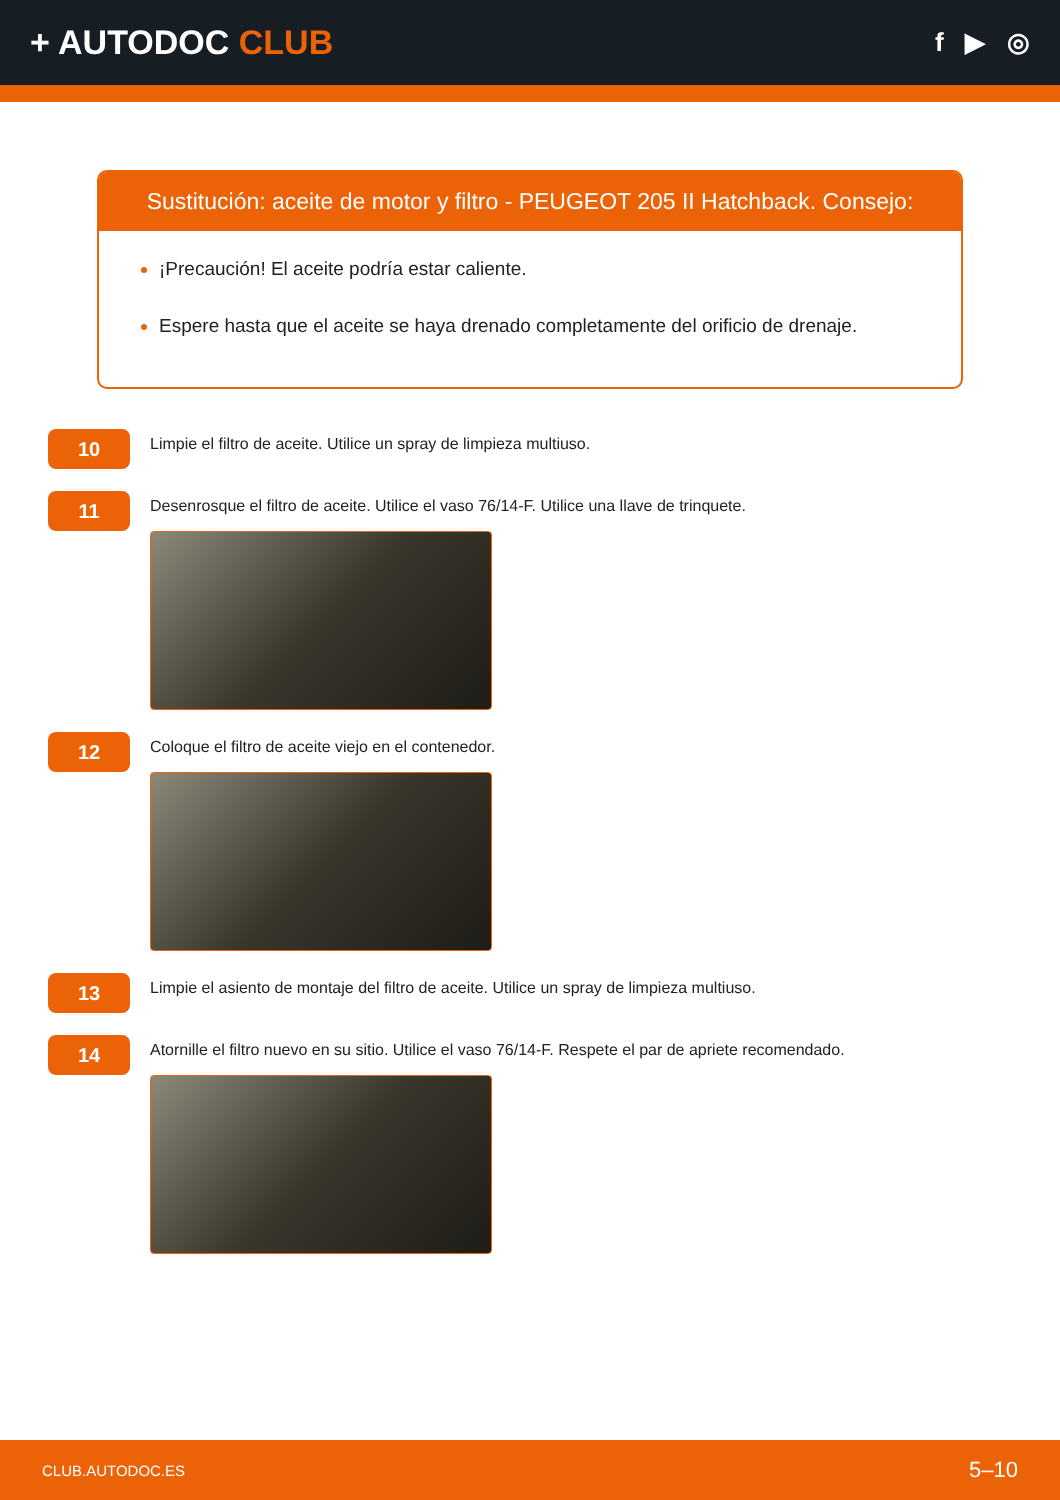+ AUTODOC CLUB
f ▶ ◎
Sustitución: aceite de motor y filtro - PEUGEOT 205 II Hatchback. Consejo:
¡Precaución! El aceite podría estar caliente.
Espere hasta que el aceite se haya drenado completamente del orificio de drenaje.
10
Limpie el filtro de aceite. Utilice un spray de limpieza multiuso.
11
Desenrosque el filtro de aceite. Utilice el vaso 76/14-F. Utilice una llave de trinquete.
12
Coloque el filtro de aceite viejo en el contenedor.
13
Limpie el asiento de montaje del filtro de aceite. Utilice un spray de limpieza multiuso.
14
Atornille el filtro nuevo en su sitio. Utilice el vaso 76/14-F. Respete el par de apriete recomendado.
CLUB.AUTODOC.ES 5–10